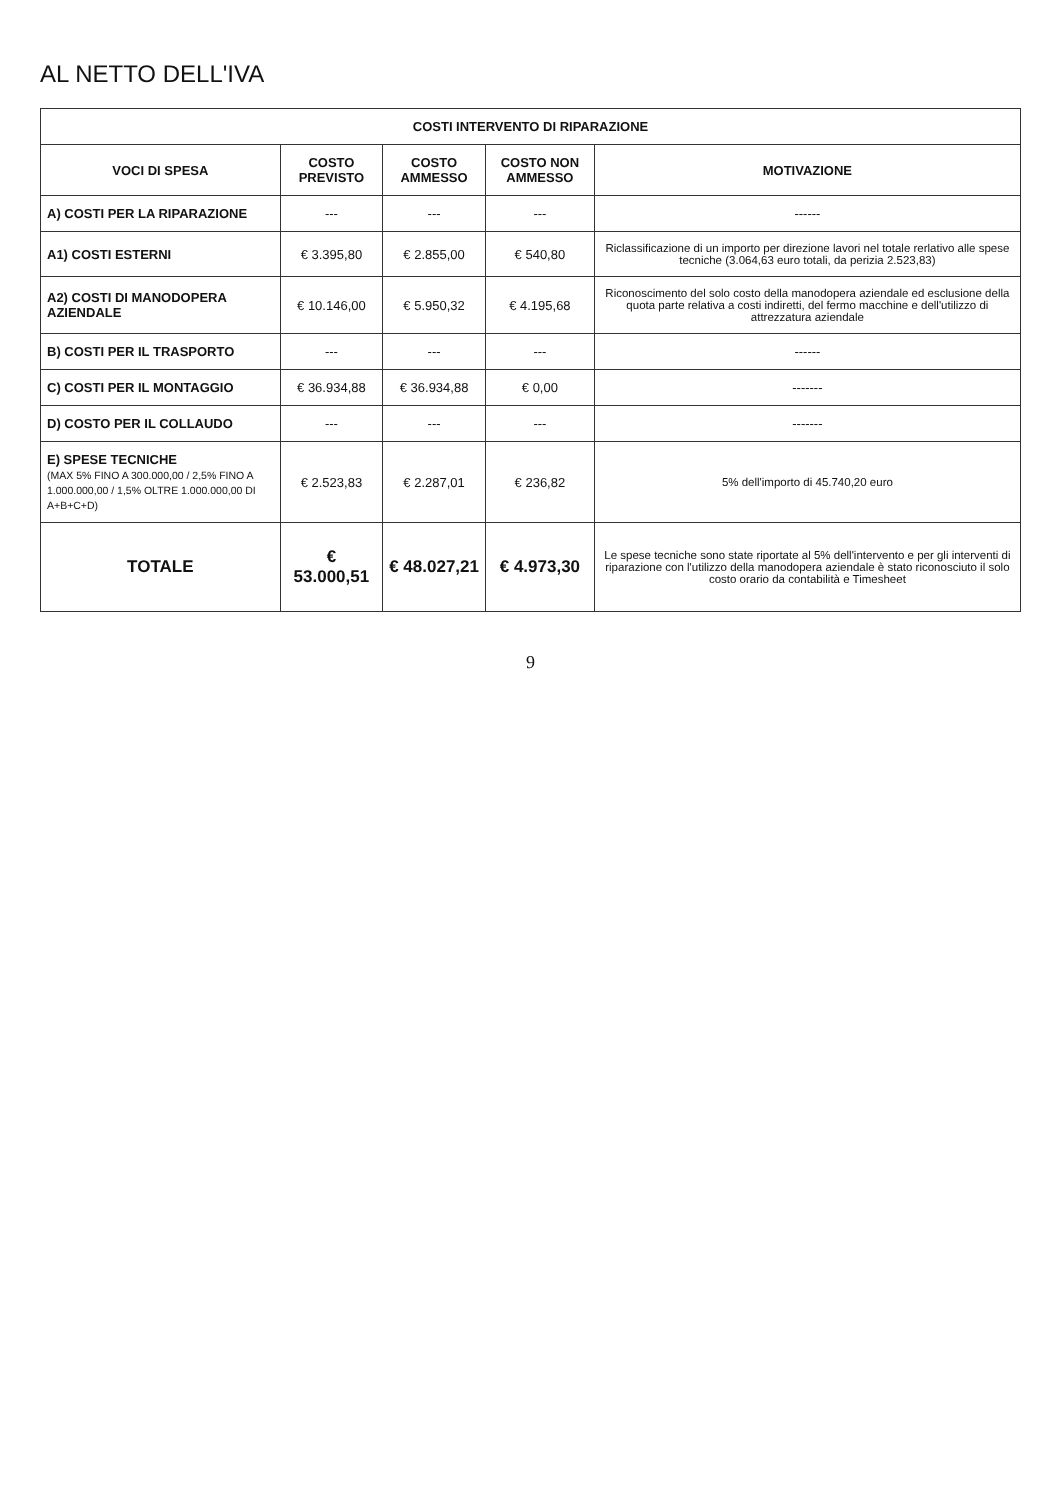AL NETTO DELL'IVA
| COSTI INTERVENTO DI RIPARAZIONE | | | | |
| --- | --- | --- | --- | --- |
| VOCI DI SPESA | COSTO PREVISTO | COSTO AMMESSO | COSTO NON AMMESSO | MOTIVAZIONE |
| A) COSTI PER LA RIPARAZIONE | --- | --- | --- | ------ |
| A1) COSTI ESTERNI | € 3.395,80 | € 2.855,00 | € 540,80 | Riclassificazione di un importo per direzione lavori nel totale rerlativo alle spese tecniche (3.064,63 euro totali, da perizia 2.523,83) |
| A2) COSTI DI MANODOPERA AZIENDALE | € 10.146,00 | € 5.950,32 | € 4.195,68 | Riconoscimento del solo costo della manodopera aziendale ed esclusione della quota parte relativa a costi indiretti, del fermo macchine e dell'utilizzo di attrezzatura aziendale |
| B) COSTI PER IL TRASPORTO | --- | --- | --- | ------ |
| C) COSTI PER IL MONTAGGIO | € 36.934,88 | € 36.934,88 | € 0,00 | ------- |
| D) COSTO PER IL COLLAUDO | --- | --- | --- | ------- |
| E) SPESE TECNICHE (MAX 5% FINO A 300.000,00 / 2,5% FINO A 1.000.000,00 / 1,5% OLTRE 1.000.000,00 DI A+B+C+D) | € 2.523,83 | € 2.287,01 | € 236,82 | 5% dell'importo di 45.740,20 euro |
| TOTALE | € 53.000,51 | € 48.027,21 | € 4.973,30 | Le spese tecniche sono state riportate al 5% dell'intervento e per gli interventi di riparazione con l'utilizzo della manodopera aziendale è stato riconosciuto il solo costo orario da contabilità e Timesheet |
9